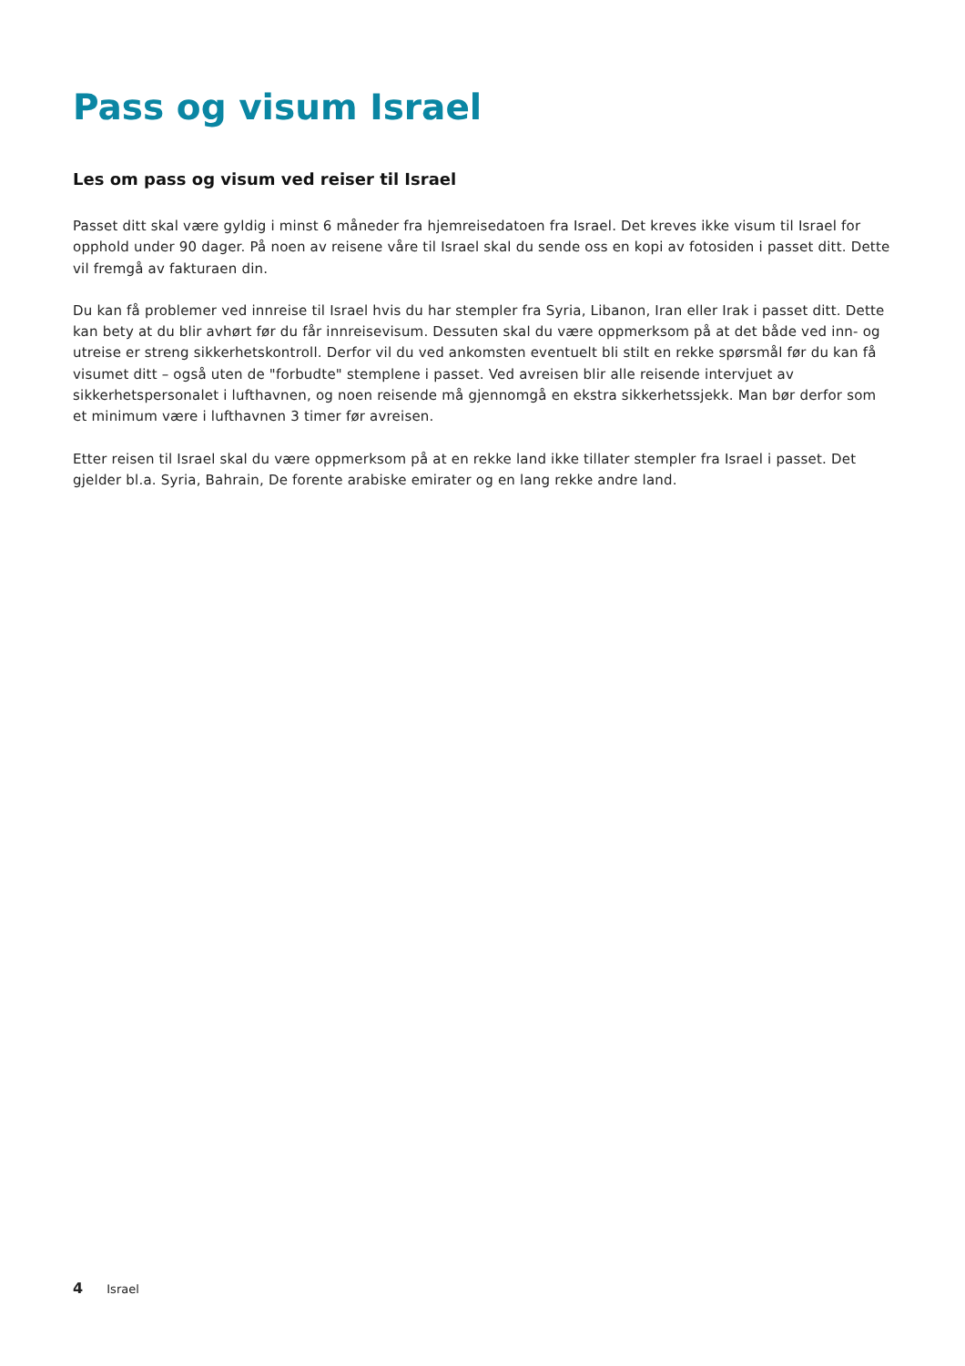Pass og visum Israel
Les om pass og visum ved reiser til Israel
Passet ditt skal være gyldig i minst 6 måneder fra hjemreisedatoen fra Israel. Det kreves ikke visum til Israel for opphold under 90 dager. På noen av reisene våre til Israel skal du sende oss en kopi av fotosiden i passet ditt. Dette vil fremgå av fakturaen din.
Du kan få problemer ved innreise til Israel hvis du har stempler fra Syria, Libanon, Iran eller Irak i passet ditt. Dette kan bety at du blir avhørt før du får innreisevisum. Dessuten skal du være oppmerksom på at det både ved inn- og utreise er streng sikkerhetskontroll. Derfor vil du ved ankomsten eventuelt bli stilt en rekke spørsmål før du kan få visumet ditt – også uten de "forbudte" stemplene i passet. Ved avreisen blir alle reisende intervjuet av sikkerhetspersonalet i lufthavnen, og noen reisende må gjennomgå en ekstra sikkerhetssjekk. Man bør derfor som et minimum være i lufthavnen 3 timer før avreisen.
Etter reisen til Israel skal du være oppmerksom på at en rekke land ikke tillater stempler fra Israel i passet. Det gjelder bl.a. Syria, Bahrain, De forente arabiske emirater og en lang rekke andre land.
4 Israel